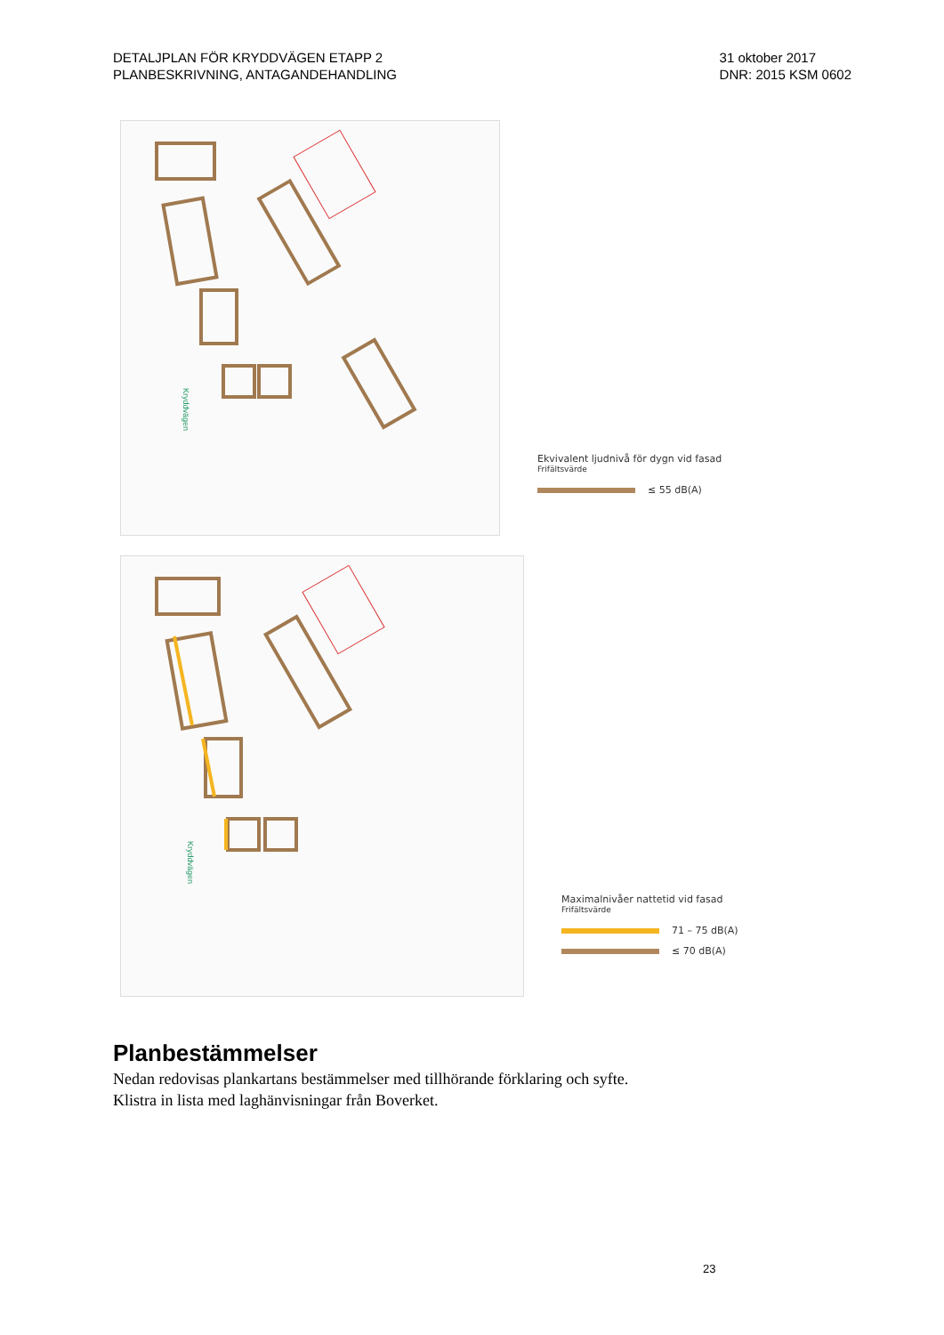DETALJPLAN FÖR KRYDDVÄGEN ETAPP 2
PLANBESKRIVNING, ANTAGANDEHANDLING
31 oktober 2017
DNR: 2015 KSM 0602
Kryddvägen
Ekvivalent ljudnivå för dygn vid fasad
Frifältsvärde
≤ 55 dB(A)
Kryddvägen
Maximalnivåer nattetid vid fasad
Frifältsvärde
71 – 75 dB(A)
≤ 70 dB(A)
Planbestämmelser
Nedan redovisas plankartans bestämmelser med tillhörande förklaring och syfte.
Klistra in lista med laghänvisningar från Boverket.
23